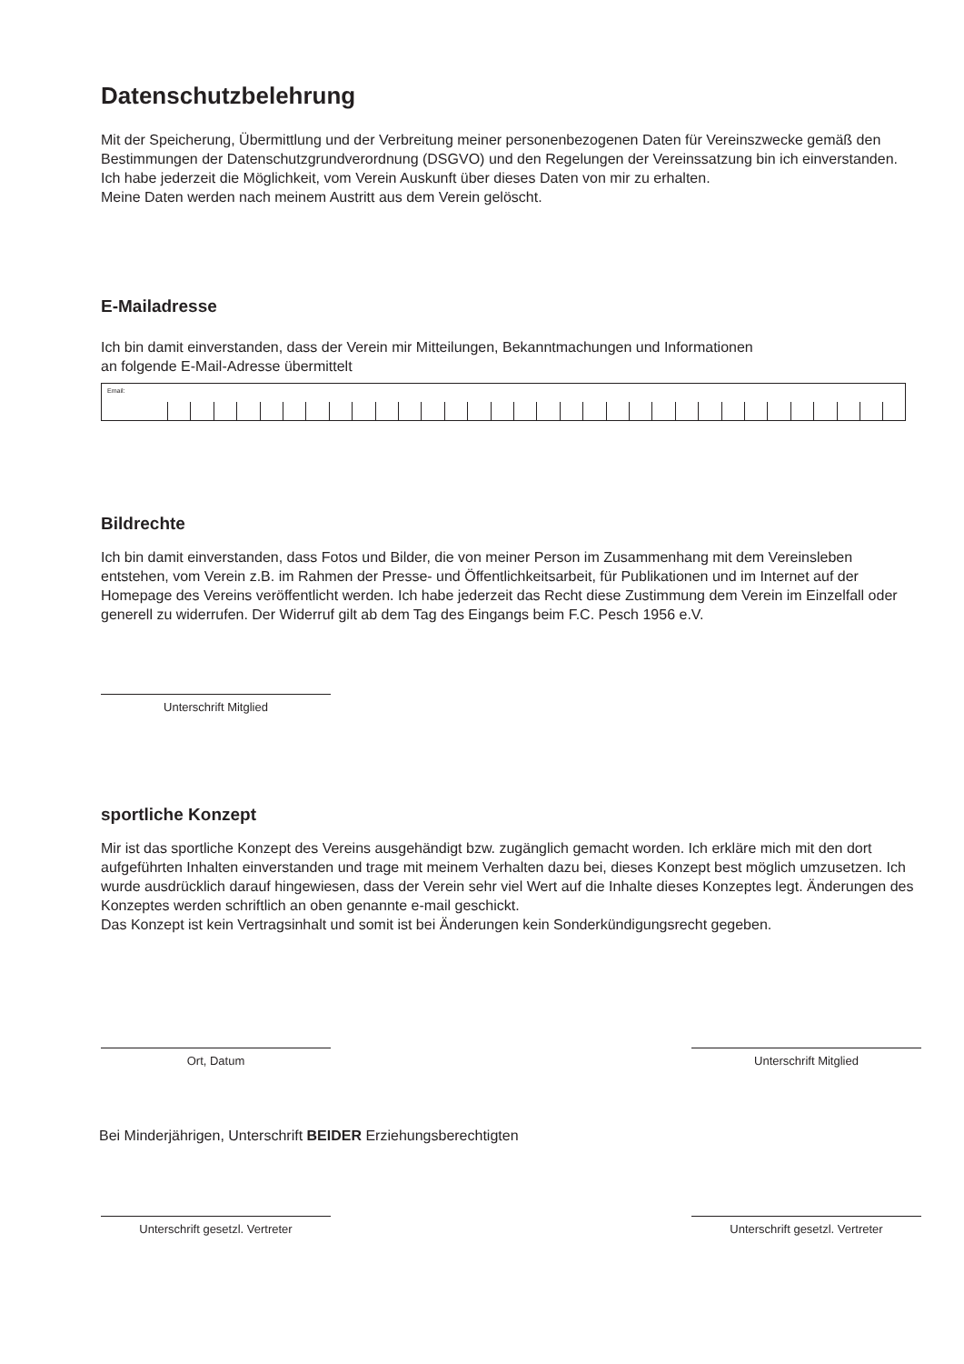Datenschutzbelehrung
Mit der Speicherung, Übermittlung und der Verbreitung meiner personenbezogenen Daten für Vereinszwecke gemäß den Bestimmungen der Datenschutzgrundverordnung (DSGVO) und den Regelungen der Vereinssatzung bin ich einverstanden. Ich habe jederzeit die Möglichkeit, vom Verein Auskunft über dieses Daten von mir zu erhalten.
Meine Daten werden nach meinem Austritt aus dem Verein gelöscht.
E-Mailadresse
Ich bin damit einverstanden, dass der Verein mir Mitteilungen, Bekanntmachungen und Informationen
an folgende E-Mail-Adresse übermittelt
Email:
Bildrechte
Ich bin damit einverstanden, dass Fotos und Bilder, die von meiner Person im Zusammenhang mit dem Vereinsleben entstehen, vom Verein z.B. im Rahmen der Presse- und Öffentlichkeitsarbeit, für Publikationen und im Internet auf der Homepage des Vereins veröffentlicht werden. Ich habe jederzeit das Recht diese Zustimmung dem Verein im Einzelfall oder generell zu widerrufen. Der Widerruf gilt ab dem Tag des Eingangs beim F.C. Pesch 1956 e.V.
Unterschrift Mitglied
sportliche Konzept
Mir ist das sportliche Konzept des Vereins ausgehändigt bzw. zugänglich gemacht worden. Ich erkläre mich mit den dort aufgeführten Inhalten einverstanden und trage mit meinem Verhalten dazu bei, dieses Konzept best möglich umzusetzen. Ich wurde ausdrücklich darauf hingewiesen, dass der Verein sehr viel Wert auf die Inhalte dieses Konzeptes legt. Änderungen des Konzeptes werden schriftlich an oben genannte e-mail geschickt.
Das Konzept ist kein Vertragsinhalt und somit ist bei Änderungen kein Sonderkündigungsrecht gegeben.
Ort, Datum Unterschrift Mitglied
Bei Minderjährigen, Unterschrift BEIDER Erziehungsberechtigten
Unterschrift gesetzl. Vertreter Unterschrift gesetzl. Vertreter